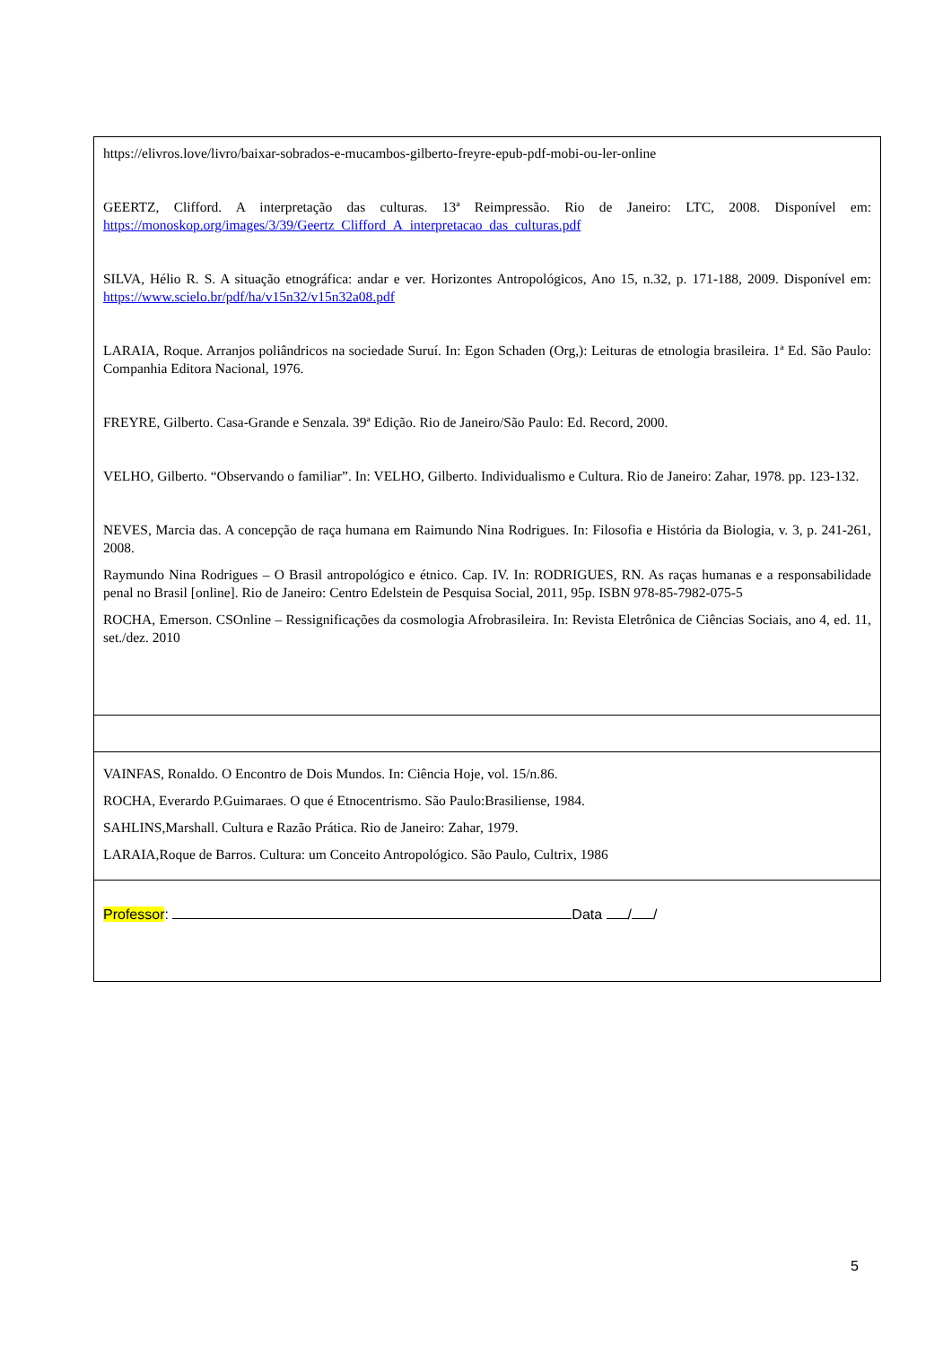| https://elivros.love/livro/baixar-sobrados-e-mucambos-gilberto-freyre-epub-pdf-mobi-ou-ler-online GEERTZ, Clifford. A interpretação das culturas. 13ª Reimpressão. Rio de Janeiro: LTC, 2008. Disponível em: https://monoskop.org/images/3/39/Geertz_Clifford_A_interpretacao_das_culturas.pdf SILVA, Hélio R. S. A situação etnográfica: andar e ver. Horizontes Antropológicos, Ano 15, n.32, p. 171-188, 2009. Disponível em: https://www.scielo.br/pdf/ha/v15n32/v15n32a08.pdf LARAIA, Roque. Arranjos poliândricos na sociedade Suruí. In: Egon Schaden (Org,): Leituras de etnologia brasileira. 1ª Ed. São Paulo: Companhia Editora Nacional, 1976. FREYRE, Gilberto. Casa-Grande e Senzala. 39ª Edição. Rio de Janeiro/São Paulo: Ed. Record, 2000. VELHO, Gilberto. “Observando o familiar”. In: VELHO, Gilberto. Individualismo e Cultura. Rio de Janeiro: Zahar, 1978. pp. 123-132. NEVES, Marcia das. A concepção de raça humana em Raimundo Nina Rodrigues. In: Filosofia e História da Biologia, v. 3, p. 241-261, 2008. Raymundo Nina Rodrigues – O Brasil antropológico e étnico. Cap. IV. In: RODRIGUES, RN. As raças humanas e a responsabilidade penal no Brasil [online]. Rio de Janeiro: Centro Edelstein de Pesquisa Social, 2011, 95p. ISBN 978-85-7982-075-5 ROCHA, Emerson. CSOnline – Ressignificações da cosmologia Afrobrasileira. In: Revista Eletrônica de Ciências Sociais, ano 4, ed. 11, set./dez. 2010 |
| VAINFAS, Ronaldo. O Encontro de Dois Mundos. In: Ciência Hoje, vol. 15/n.86. ROCHA, Everardo P.Guimaraes. O que é Etnocentrismo. São Paulo:Brasiliense, 1984. SAHLINS,Marshall. Cultura e Razão Prática. Rio de Janeiro: Zahar, 1979. LARAIA,Roque de Barros. Cultura: um Conceito Antropológico. São Paulo, Cultrix, 1986 |
| Professor : Data / / |
5